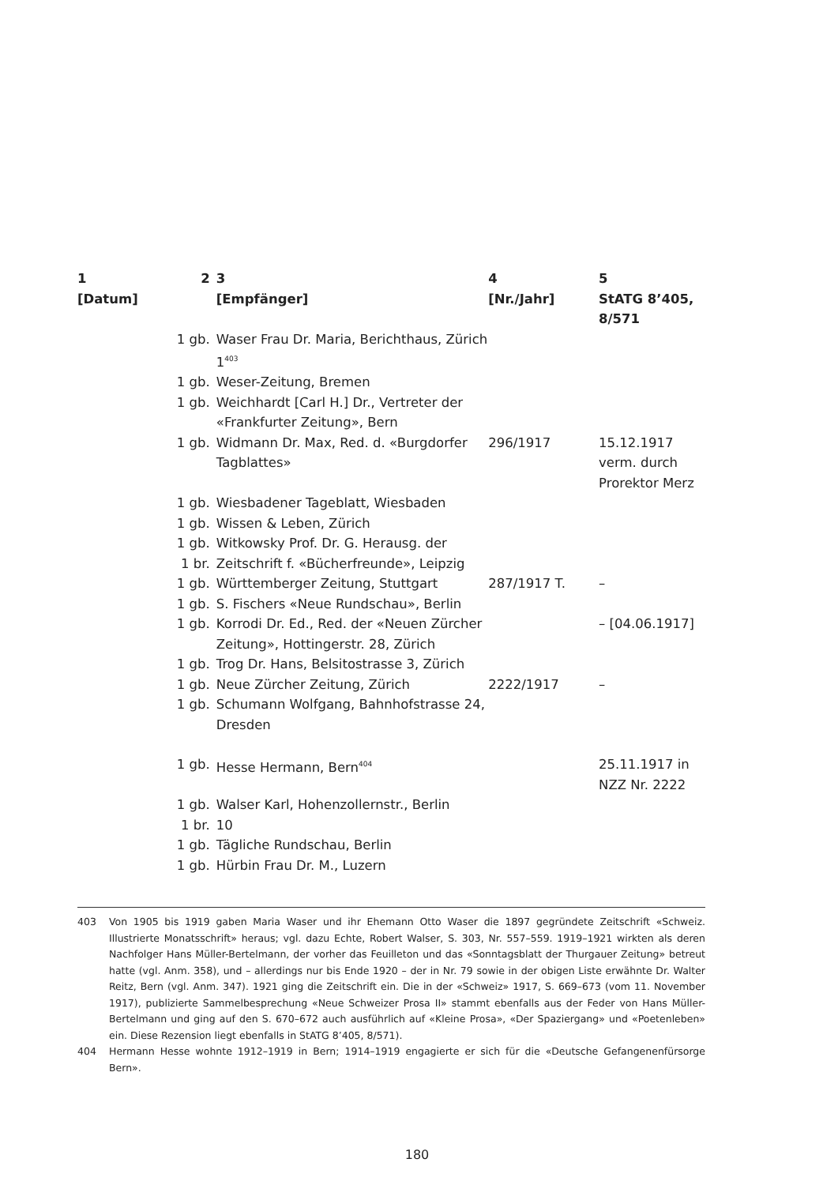| 1 [Datum] | 2 | 3 [Empfänger] | 4 [Nr./Jahr] | 5 StATG 8’405, 8/571 |
| --- | --- | --- | --- | --- |
| | 1 gb. | Waser Frau Dr. Maria, Berichthaus, Zürich 1<sup>403</sup> | | |
| | 1 gb. | Weser-Zeitung, Bremen | | |
| | 1 gb. | Weichhardt [Carl H.] Dr., Vertreter der «Frankfurter Zeitung», Bern | | |
| | 1 gb. | Widmann Dr. Max, Red. d. «Burgdorfer Tagblattes» | 296/1917 | 15.12.1917 verm. durch Prorektor Merz |
| | 1 gb. | Wiesbadener Tageblatt, Wiesbaden | | |
| | 1 gb. | Wissen & Leben, Zürich | | |
| | 1 gb. | Witkowsky Prof. Dr. G. Herausg. der | | |
| | 1 br. | Zeitschrift f. «Bücherfreunde», Leipzig | | |
| | 1 gb. | Württemberger Zeitung, Stuttgart | 287/1917 T. | – |
| | 1 gb. | S. Fischers «Neue Rundschau», Berlin | | |
| | 1 gb. | Korrodi Dr. Ed., Red. der «Neuen Zürcher Zeitung», Hottingerstr. 28, Zürich | | – [04.06.1917] |
| | 1 gb. | Trog Dr. Hans, Belsitostrasse 3, Zürich | | |
| | 1 gb. | Neue Zürcher Zeitung, Zürich | 2222/1917 | – |
| | 1 gb. | Schumann Wolfgang, Bahnhofstrasse 24, Dresden | | |
| | 1 gb. | Hesse Hermann, Bern<sup>404</sup> | | 25.11.1917 in NZZ Nr. 2222 |
| | 1 gb. | Walser Karl, Hohenzollernstr., Berlin | | |
| | 1 br. | 10 | | |
| | 1 gb. | Tägliche Rundschau, Berlin | | |
| | 1 gb. | Hürbin Frau Dr. M., Luzern | | |
403 Von 1905 bis 1919 gaben Maria Waser und ihr Ehemann Otto Waser die 1897 gegründete Zeitschrift «Schweiz. Illustrierte Monatsschrift» heraus; vgl. dazu Echte, Robert Walser, S. 303, Nr. 557–559. 1919–1921 wirkten als deren Nachfolger Hans Müller-Bertelmann, der vorher das Feuilleton und das «Sonntagsblatt der Thurgauer Zeitung» betreut hatte (vgl. Anm. 358), und – allerdings nur bis Ende 1920 – der in Nr. 79 sowie in der obigen Liste erwähnte Dr. Walter Reitz, Bern (vgl. Anm. 347). 1921 ging die Zeitschrift ein. Die in der «Schweiz» 1917, S. 669–673 (vom 11. November 1917), publizierte Sammelbesprechung «Neue Schweizer Prosa II» stammt ebenfalls aus der Feder von Hans Müller-Bertelmann und ging auf den S. 670–672 auch ausführlich auf «Kleine Prosa», «Der Spaziergang» und «Poetenleben» ein. Diese Rezension liegt ebenfalls in StATG 8’405, 8/571).
404 Hermann Hesse wohnte 1912–1919 in Bern; 1914–1919 engagierte er sich für die «Deutsche Gefangenenfürsorge Bern».
180